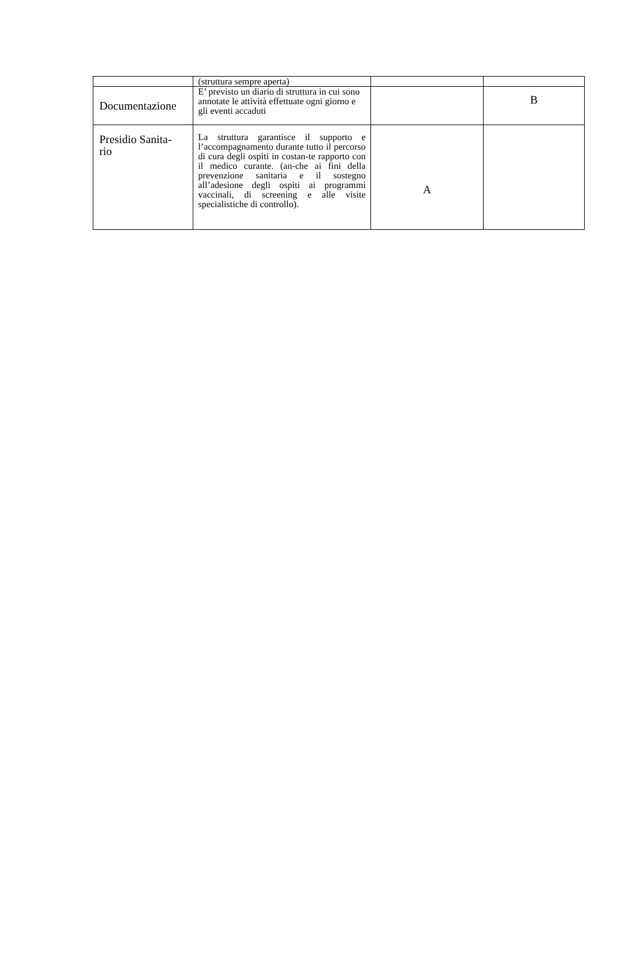| | (struttura sempre aperta) | | |
| Documentazione | E’ previsto un diario di struttura in cui sono annotate le attività effettuate ogni giorno e gli eventi accaduti | | B |
| Presidio Sanita- rio | La struttura garantisce il supporto e l’accompagnamento durante tutto il percorso di cura degli ospiti in costan-te rapporto con il medico curante. (an-che ai fini della prevenzione sanitaria e il sostegno all’adesione degli ospiti ai programmi vaccinali, di screening e alle visite specialistiche di controllo). | A | |